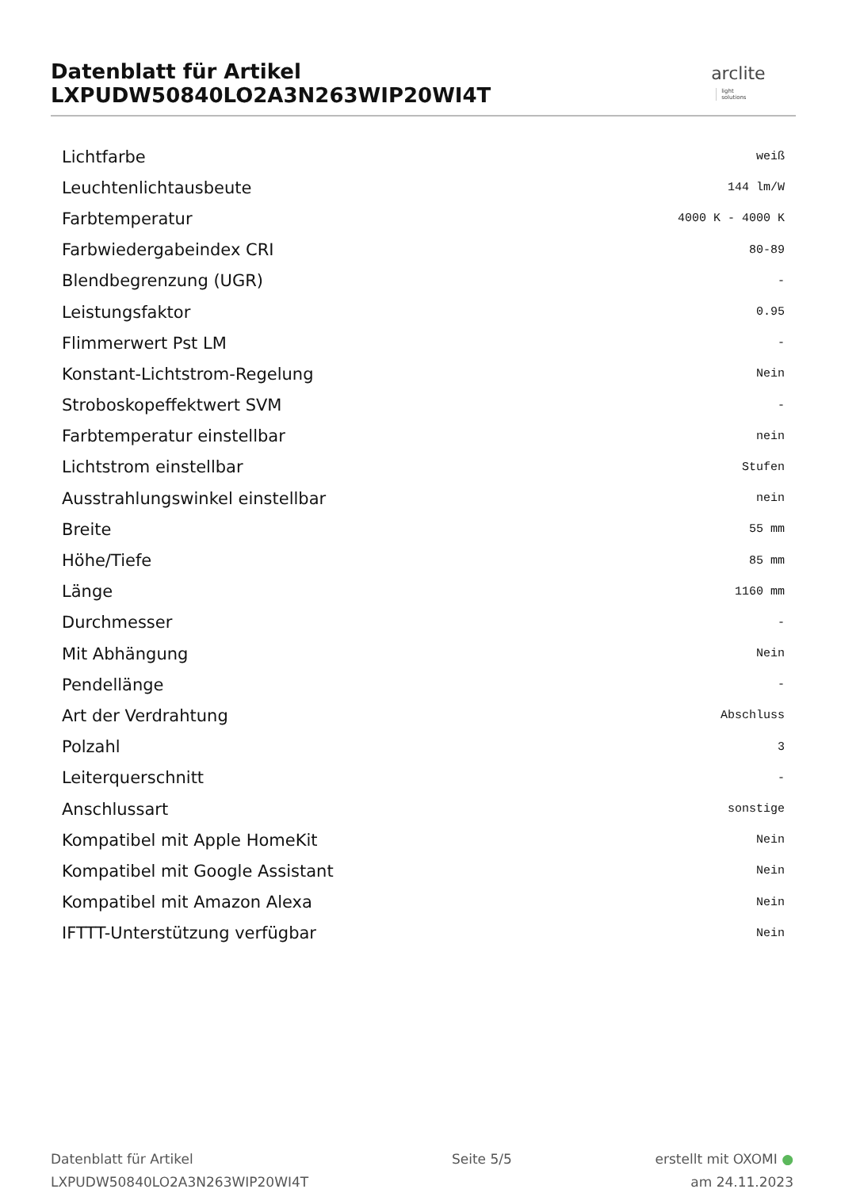Datenblatt für Artikel LXPUDW50840LO2A3N263WIP20WI4T
arclite light
solutions
| Lichtfarbe | weiß |
| Leuchtenlichtausbeute | 144 lm/W |
| Farbtemperatur | 4000 K - 4000 K |
| Farbwiedergabeindex CRI | 80-89 |
| Blendbegrenzung (UGR) | - |
| Leistungsfaktor | 0.95 |
| Flimmerwert Pst LM | - |
| Konstant-Lichtstrom-Regelung | Nein |
| Stroboskopeffektwert SVM | - |
| Farbtemperatur einstellbar | nein |
| Lichtstrom einstellbar | Stufen |
| Ausstrahlungswinkel einstellbar | nein |
| Breite | 55 mm |
| Höhe/Tiefe | 85 mm |
| Länge | 1160 mm |
| Durchmesser | - |
| Mit Abhängung | Nein |
| Pendellänge | - |
| Art der Verdrahtung | Abschluss |
| Polzahl | 3 |
| Leiterquerschnitt | - |
| Anschlussart | sonstige |
| Kompatibel mit Apple HomeKit | Nein |
| Kompatibel mit Google Assistant | Nein |
| Kompatibel mit Amazon Alexa | Nein |
| IFTTT-Unterstützung verfügbar | Nein |
Datenblatt für Artikel
LXPUDW50840LO2A3N263WIP20WI4T
Seite 5/5 erstellt mit OXOMI ●
am 24.11.2023